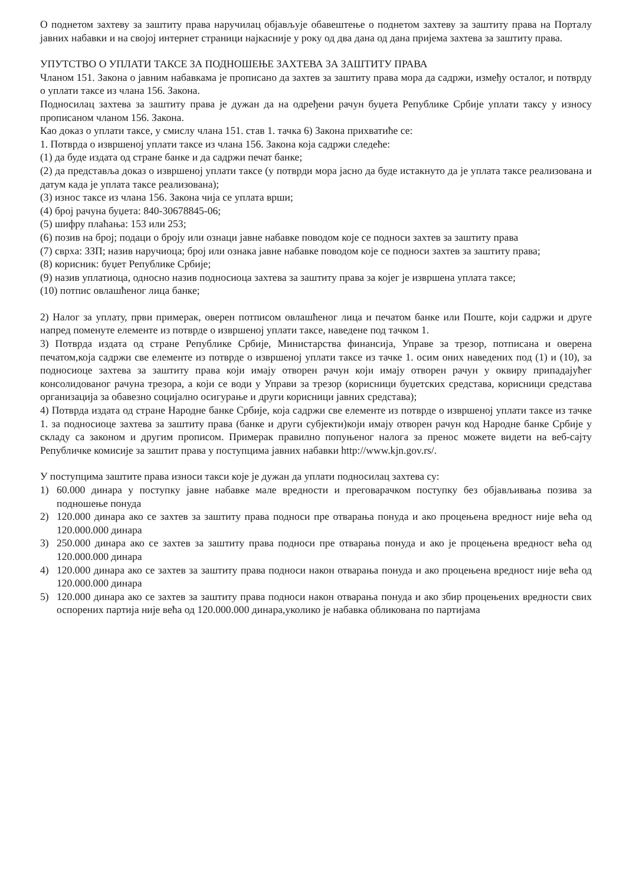О поднетом захтеву за заштиту права наручилац објављује обавештење о поднетом захтеву за заштиту права на Порталу јавних набавки и на својој интернет страници најкасније у року од два дана од дана пријема захтева за заштиту права.
УПУТСТВО О УПЛАТИ ТАКСЕ ЗА ПОДНОШЕЊЕ ЗАХТЕВА ЗА ЗАШТИТУ ПРАВА
Чланом 151. Закона о јавним набавкама је прописано да захтев за заштиту права мора да садржи, између осталог, и потврду о уплати таксе из члана 156. Закона.
Подносилац захтева за заштиту права је дужан да на одређени рачун буџета Републике Србије уплати таксу у износу прописаном чланом 156. Закона.
Као доказ о уплати таксе, у смислу члана 151. став 1. тачка 6) Закона прихватиће се:
1. Потврда о извршеној уплати таксе из члана 156. Закона која садржи следеће:
(1) да буде издата од стране банке и да садржи печат банке;
(2) да представља доказ о извршеној уплати таксе (у потврди мора јасно да буде истакнуто да је уплата таксе реализована и датум када је уплата таксе реализована);
(3) износ таксе из члана 156. Закона чија се уплата врши;
(4) број рачуна буџета: 840-30678845-06;
(5) шифру плаћања: 153 или 253;
(6) позив на број; подаци о броју или ознаци јавне набавке поводом које се подноси захтев за заштиту права
(7) сврха: ЗЗП; назив наручиоца; број или ознака јавне набавке поводом које се подноси захтев за заштиту права;
(8) корисник: буџет Републике Србије;
(9) назив уплатиоца, односно назив подносиоца захтева за заштиту права за којег је извршена уплата таксе;
(10) потпис овлашћеног лица банке;
2) Налог за уплату, први примерак, оверен потписом овлашћеног лица и печатом банке или Поште, који садржи и друге напред поменуте елементе из потврде о извршеној уплати таксе, наведене под тачком 1.
3) Потврда издата од стране Републике Србије, Министарства финансија, Управе за трезор, потписана и оверена печатом,која садржи све елементе из потврде о извршеној уплати таксе из тачке 1. осим оних наведених под (1) и (10), за подносиоце захтева за заштиту права који имају отворен рачун који имају отворен рачун у оквиру припадајућег консолидованог рачуна трезора, а који се води у Управи за трезор (корисници буџетских средстава, корисници средстава организација за обавезно социјално осигурање и други корисници јавних средстава);
4) Потврда издата од стране Народне банке Србије, која садржи све елементе из потврде о извршеној уплати таксе из тачке 1. за подносиоце захтева за заштиту права (банке и други субјекти)који имају отворен рачун код Народне банке Србије у складу са законом и другим прописом. Примерак правилно попуњеног налога за пренос можете видети на веб-сајту Републичке комисије за заштит права у поступцима јавних набавки http://www.kjn.gov.rs/.
У поступцима заштите права износи такси које је дужан да уплати подносилац захтева су:
1) 60.000 динара у поступку јавне набавке мале вредности и преговарачком поступку без објављивања позива за подношење понуда
2) 120.000 динара ако се захтев за заштиту права подноси пре отварања понуда и ако процењена вредност није већа од 120.000.000 динара
3) 250.000 динара ако се захтев за заштиту права подноси пре отварања понуда и ако је процењена вредност већа од 120.000.000 динара
4) 120.000 динара ако се захтев за заштиту права подноси након отварања понуда и ако процењена вредност није већа од 120.000.000 динара
5) 120.000 динара ако се захтев за заштиту права подноси након отварања понуда и ако збир процењених вредности свих оспорених партија није већа од 120.000.000 динара,уколико је набавка обликована по партијама